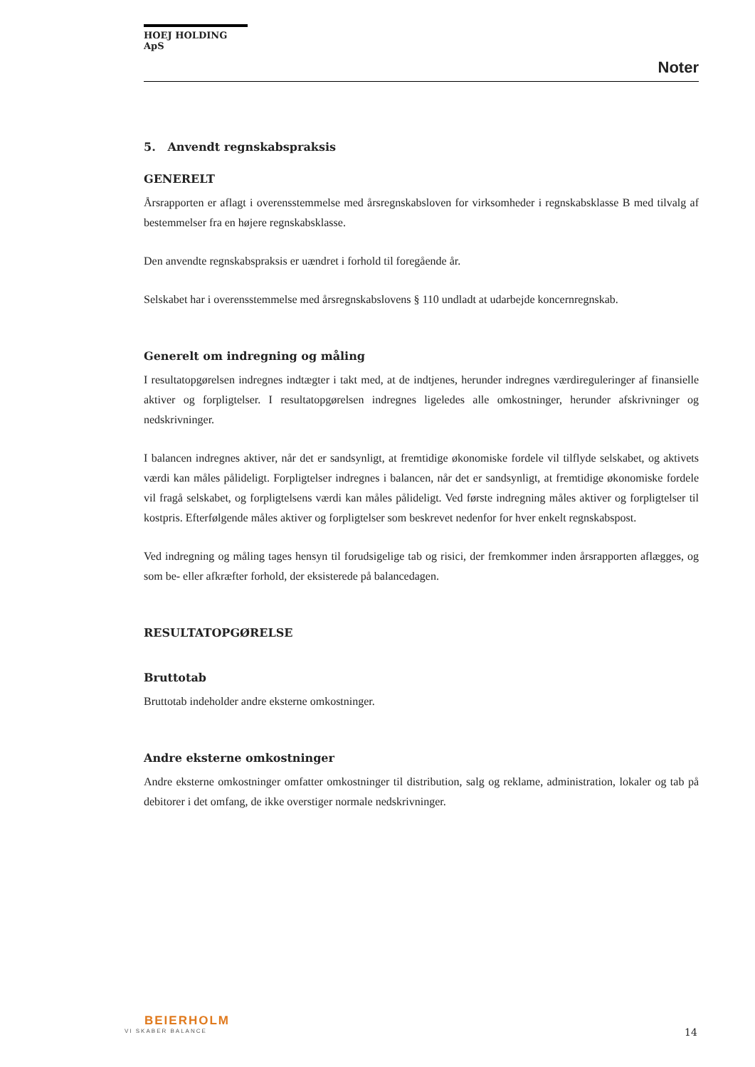HOEJ HOLDING ApS
Noter
5. Anvendt regnskabspraksis
GENERELT
Årsrapporten er aflagt i overensstemmelse med årsregnskabsloven for virksomheder i regnskabsklasse B med tilvalg af bestemmelser fra en højere regnskabsklasse.
Den anvendte regnskabspraksis er uændret i forhold til foregående år.
Selskabet har i overensstemmelse med årsregnskabslovens § 110 undladt at udarbejde koncernregnskab.
Generelt om indregning og måling
I resultatopgørelsen indregnes indtægter i takt med, at de indtjenes, herunder indregnes værdireguleringer af finansielle aktiver og forpligtelser. I resultatopgørelsen indregnes ligeledes alle omkostninger, herunder afskrivninger og nedskrivninger.
I balancen indregnes aktiver, når det er sandsynligt, at fremtidige økonomiske fordele vil tilflyde selskabet, og aktivets værdi kan måles pålideligt. Forpligtelser indregnes i balancen, når det er sandsynligt, at fremtidige økonomiske fordele vil fragå selskabet, og forpligtelsens værdi kan måles pålideligt. Ved første indregning måles aktiver og forpligtelser til kostpris. Efterfølgende måles aktiver og forpligtelser som beskrevet nedenfor for hver enkelt regnskabspost.
Ved indregning og måling tages hensyn til forudsigelige tab og risici, der fremkommer inden årsrapporten aflægges, og som be- eller afkræfter forhold, der eksisterede på balancedagen.
RESULTATOPGØRELSE
Bruttotab
Bruttotab indeholder andre eksterne omkostninger.
Andre eksterne omkostninger
Andre eksterne omkostninger omfatter omkostninger til distribution, salg og reklame, administration, lokaler og tab på debitorer i det omfang, de ikke overstiger normale nedskrivninger.
BEIERHOLM
VI SKABER BALANCE
14